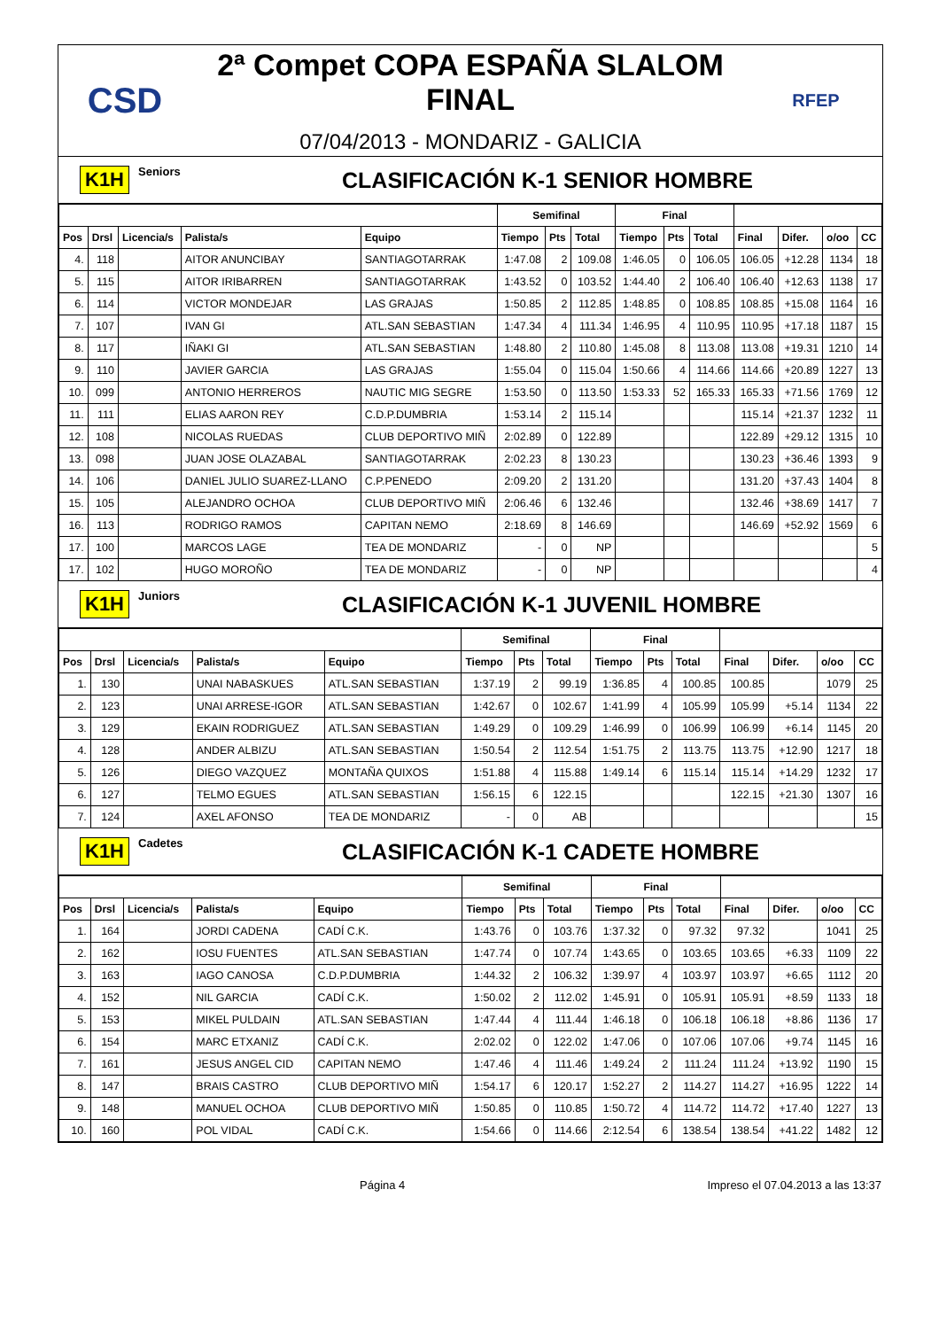CSD
2ª Compet COPA ESPAÑA SLALOM FINAL
07/04/2013 - MONDARIZ - GALICIA
RFEP
K1H Seniors CLASIFICACIÓN K-1 SENIOR HOMBRE
| | | | | | Semifinal | | | Final | | | | | | |
| --- | --- | --- | --- | --- | --- | --- | --- | --- | --- | --- | --- | --- | --- | --- |
| Pos | Drsl | Licencia/s | Palista/s | Equipo | Tiempo | Pts | Total | Tiempo | Pts | Total | Final | Difer. | o/oo | CC |
| 4. | 118 | | AITOR ANUNCIBAY | SANTIAGOTARRAK | 1:47.08 | 2 | 109.08 | 1:46.05 | 0 | 106.05 | 106.05 | +12.28 | 1134 | 18 |
| 5. | 115 | | AITOR IRIBARREN | SANTIAGOTARRAK | 1:43.52 | 0 | 103.52 | 1:44.40 | 2 | 106.40 | 106.40 | +12.63 | 1138 | 17 |
| 6. | 114 | | VICTOR MONDEJAR | LAS GRAJAS | 1:50.85 | 2 | 112.85 | 1:48.85 | 0 | 108.85 | 108.85 | +15.08 | 1164 | 16 |
| 7. | 107 | | IVAN GI | ATL.SAN SEBASTIAN | 1:47.34 | 4 | 111.34 | 1:46.95 | 4 | 110.95 | 110.95 | +17.18 | 1187 | 15 |
| 8. | 117 | | IÑAKI GI | ATL.SAN SEBASTIAN | 1:48.80 | 2 | 110.80 | 1:45.08 | 8 | 113.08 | 113.08 | +19.31 | 1210 | 14 |
| 9. | 110 | | JAVIER GARCIA | LAS GRAJAS | 1:55.04 | 0 | 115.04 | 1:50.66 | 4 | 114.66 | 114.66 | +20.89 | 1227 | 13 |
| 10. | 099 | | ANTONIO HERREROS | NAUTIC MIG SEGRE | 1:53.50 | 0 | 113.50 | 1:53.33 | 52 | 165.33 | 165.33 | +71.56 | 1769 | 12 |
| 11. | 111 | | ELIAS AARON REY | C.D.P.DUMBRIA | 1:53.14 | 2 | 115.14 | | | | 115.14 | +21.37 | 1232 | 11 |
| 12. | 108 | | NICOLAS RUEDAS | CLUB DEPORTIVO MIÑ | 2:02.89 | 0 | 122.89 | | | | 122.89 | +29.12 | 1315 | 10 |
| 13. | 098 | | JUAN JOSE OLAZABAL | SANTIAGOTARRAK | 2:02.23 | 8 | 130.23 | | | | 130.23 | +36.46 | 1393 | 9 |
| 14. | 106 | | DANIEL JULIO SUAREZ-LLANO | C.P.PENEDO | 2:09.20 | 2 | 131.20 | | | | 131.20 | +37.43 | 1404 | 8 |
| 15. | 105 | | ALEJANDRO OCHOA | CLUB DEPORTIVO MIÑ | 2:06.46 | 6 | 132.46 | | | | 132.46 | +38.69 | 1417 | 7 |
| 16. | 113 | | RODRIGO RAMOS | CAPITAN NEMO | 2:18.69 | 8 | 146.69 | | | | 146.69 | +52.92 | 1569 | 6 |
| 17. | 100 | | MARCOS LAGE | TEA DE MONDARIZ | - | 0 | NP | | | | | | | 5 |
| 17. | 102 | | HUGO MOROÑO | TEA DE MONDARIZ | - | 0 | NP | | | | | | | 4 |
K1H Juniors CLASIFICACIÓN K-1 JUVENIL HOMBRE
| | | | | | Semifinal | | | Final | | | | | | |
| --- | --- | --- | --- | --- | --- | --- | --- | --- | --- | --- | --- | --- | --- | --- |
| Pos | Drsl | Licencia/s | Palista/s | Equipo | Tiempo | Pts | Total | Tiempo | Pts | Total | Final | Difer. | o/oo | CC |
| 1. | 130 | | UNAI NABASKUES | ATL.SAN SEBASTIAN | 1:37.19 | 2 | 99.19 | 1:36.85 | 4 | 100.85 | 100.85 | | 1079 | 25 |
| 2. | 123 | | UNAI ARRESE-IGOR | ATL.SAN SEBASTIAN | 1:42.67 | 0 | 102.67 | 1:41.99 | 4 | 105.99 | 105.99 | +5.14 | 1134 | 22 |
| 3. | 129 | | EKAIN RODRIGUEZ | ATL.SAN SEBASTIAN | 1:49.29 | 0 | 109.29 | 1:46.99 | 0 | 106.99 | 106.99 | +6.14 | 1145 | 20 |
| 4. | 128 | | ANDER ALBIZU | ATL.SAN SEBASTIAN | 1:50.54 | 2 | 112.54 | 1:51.75 | 2 | 113.75 | 113.75 | +12.90 | 1217 | 18 |
| 5. | 126 | | DIEGO VAZQUEZ | MONTAÑA QUIXOS | 1:51.88 | 4 | 115.88 | 1:49.14 | 6 | 115.14 | 115.14 | +14.29 | 1232 | 17 |
| 6. | 127 | | TELMO EGUES | ATL.SAN SEBASTIAN | 1:56.15 | 6 | 122.15 | | | | 122.15 | +21.30 | 1307 | 16 |
| 7. | 124 | | AXEL AFONSO | TEA DE MONDARIZ | - | 0 | AB | | | | | | | 15 |
K1H Cadetes CLASIFICACIÓN K-1 CADETE HOMBRE
| | | | | | Semifinal | | | Final | | | | | | |
| --- | --- | --- | --- | --- | --- | --- | --- | --- | --- | --- | --- | --- | --- | --- |
| Pos | Drsl | Licencia/s | Palista/s | Equipo | Tiempo | Pts | Total | Tiempo | Pts | Total | Final | Difer. | o/oo | CC |
| 1. | 164 | | JORDI CADENA | CADÍ C.K. | 1:43.76 | 0 | 103.76 | 1:37.32 | 0 | 97.32 | 97.32 | | 1041 | 25 |
| 2. | 162 | | IOSU FUENTES | ATL.SAN SEBASTIAN | 1:47.74 | 0 | 107.74 | 1:43.65 | 0 | 103.65 | 103.65 | +6.33 | 1109 | 22 |
| 3. | 163 | | IAGO CANOSA | C.D.P.DUMBRIA | 1:44.32 | 2 | 106.32 | 1:39.97 | 4 | 103.97 | 103.97 | +6.65 | 1112 | 20 |
| 4. | 152 | | NIL GARCIA | CADÍ C.K. | 1:50.02 | 2 | 112.02 | 1:45.91 | 0 | 105.91 | 105.91 | +8.59 | 1133 | 18 |
| 5. | 153 | | MIKEL PULDAIN | ATL.SAN SEBASTIAN | 1:47.44 | 4 | 111.44 | 1:46.18 | 0 | 106.18 | 106.18 | +8.86 | 1136 | 17 |
| 6. | 154 | | MARC ETXANIZ | CADÍ C.K. | 2:02.02 | 0 | 122.02 | 1:47.06 | 0 | 107.06 | 107.06 | +9.74 | 1145 | 16 |
| 7. | 161 | | JESUS ANGEL CID | CAPITAN NEMO | 1:47.46 | 4 | 111.46 | 1:49.24 | 2 | 111.24 | 111.24 | +13.92 | 1190 | 15 |
| 8. | 147 | | BRAIS CASTRO | CLUB DEPORTIVO MIÑ | 1:54.17 | 6 | 120.17 | 1:52.27 | 2 | 114.27 | 114.27 | +16.95 | 1222 | 14 |
| 9. | 148 | | MANUEL OCHOA | CLUB DEPORTIVO MIÑ | 1:50.85 | 0 | 110.85 | 1:50.72 | 4 | 114.72 | 114.72 | +17.40 | 1227 | 13 |
| 10. | 160 | | POL VIDAL | CADÍ C.K. | 1:54.66 | 0 | 114.66 | 2:12.54 | 6 | 138.54 | 138.54 | +41.22 | 1482 | 12 |
Página 4 Impreso el 07.04.2013 a las 13:37